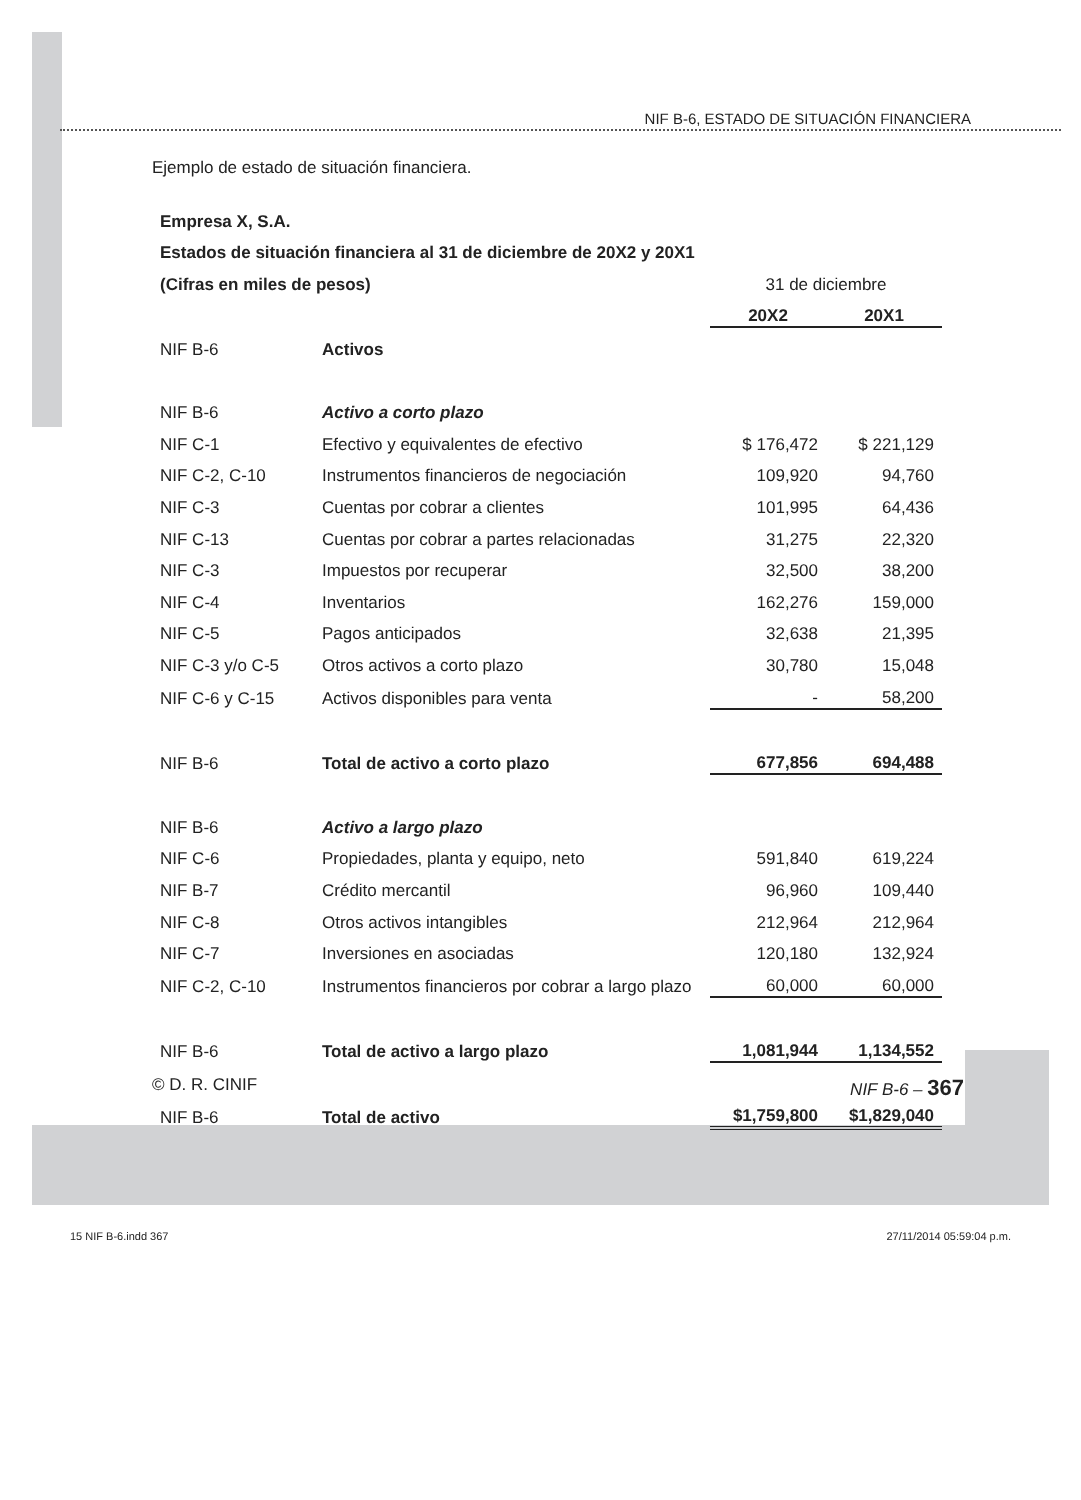NIF B-6, ESTADO DE SITUACIÓN FINANCIERA
Ejemplo de estado de situación financiera.
| Empresa X, S.A. | | | |
| Estados de situación financiera al 31 de diciembre de 20X2 y 20X1 | | | |
| (Cifras en miles de pesos) | | 31 de diciembre | |
| | | 20X2 | 20X1 |
| NIF B-6 | Activos | | |
| NIF B-6 | Activo a corto plazo | | |
| NIF C-1 | Efectivo y equivalentes de efectivo | $ 176,472 | $ 221,129 |
| NIF C-2, C-10 | Instrumentos financieros de negociación | 109,920 | 94,760 |
| NIF C-3 | Cuentas por cobrar a clientes | 101,995 | 64,436 |
| NIF C-13 | Cuentas por cobrar a partes relacionadas | 31,275 | 22,320 |
| NIF C-3 | Impuestos por recuperar | 32,500 | 38,200 |
| NIF C-4 | Inventarios | 162,276 | 159,000 |
| NIF C-5 | Pagos anticipados | 32,638 | 21,395 |
| NIF C-3 y/o C-5 | Otros activos a corto plazo | 30,780 | 15,048 |
| NIF C-6 y C-15 | Activos disponibles para venta | - | 58,200 |
| NIF B-6 | Total de activo a corto plazo | 677,856 | 694,488 |
| NIF B-6 | Activo a largo plazo | | |
| NIF C-6 | Propiedades, planta y equipo, neto | 591,840 | 619,224 |
| NIF B-7 | Crédito mercantil | 96,960 | 109,440 |
| NIF C-8 | Otros activos intangibles | 212,964 | 212,964 |
| NIF C-7 | Inversiones en asociadas | 120,180 | 132,924 |
| NIF C-2, C-10 | Instrumentos financieros por cobrar a largo plazo | 60,000 | 60,000 |
| NIF B-6 | Total de activo a largo plazo | 1,081,944 | 1,134,552 |
| NIF B-6 | Total de activo | $1,759,800 | $1,829,040 |
© D. R. CINIF NIF B-6 – 367
15 NIF B-6.indd 367 27/11/2014 05:59:04 p.m.